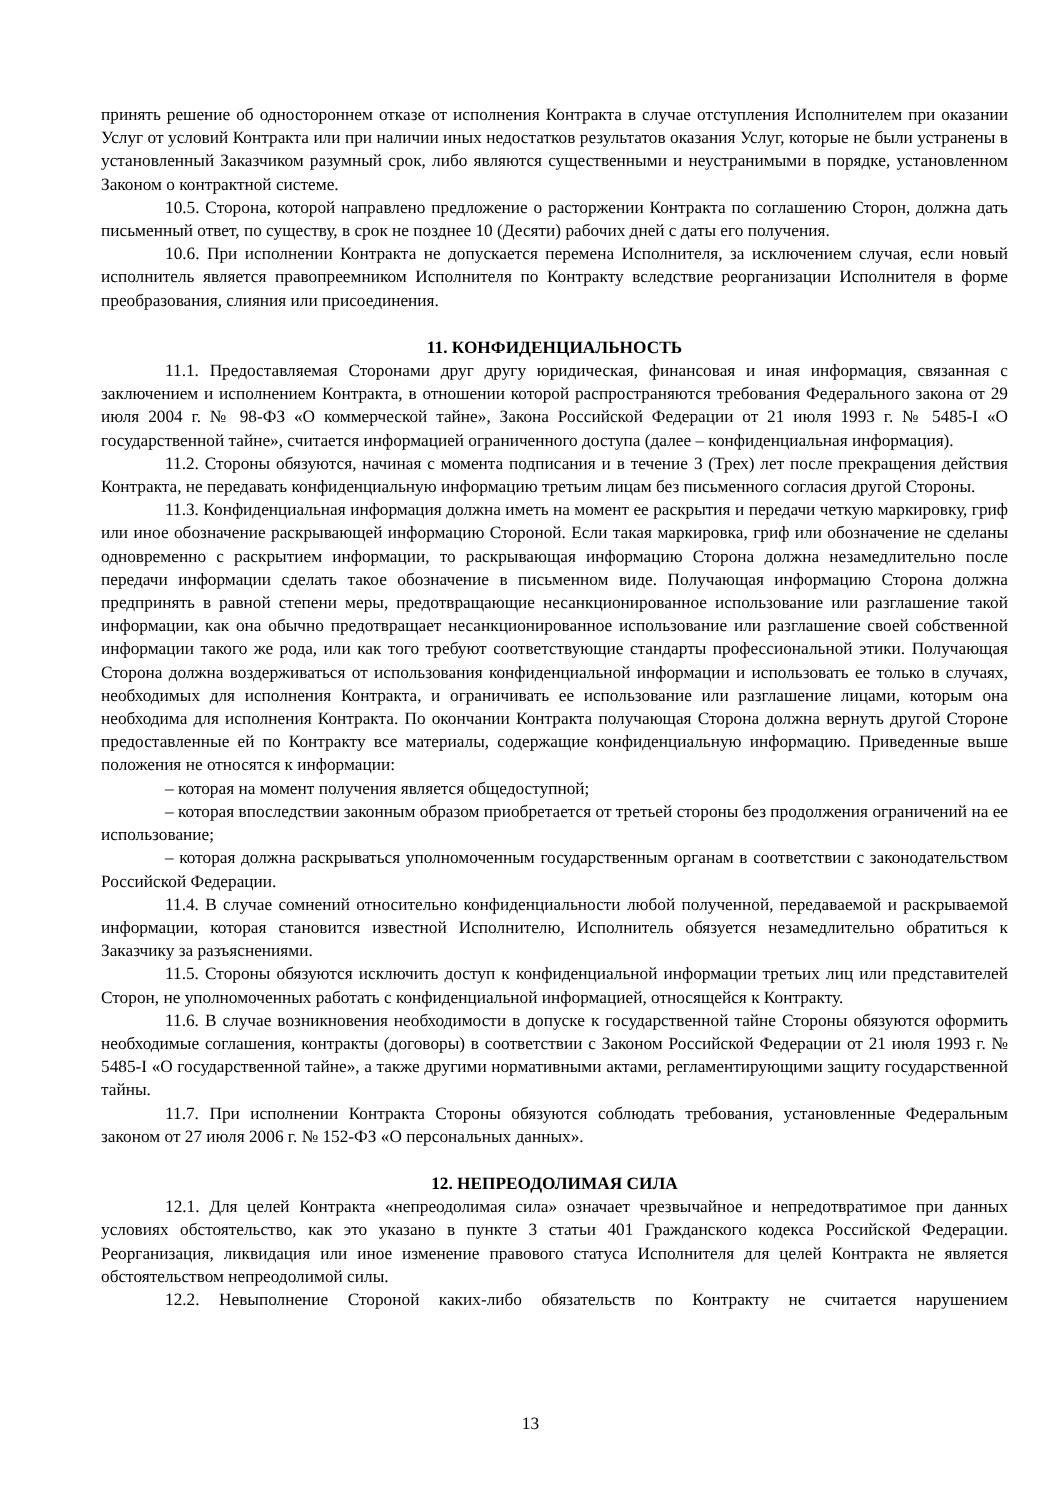принять решение об одностороннем отказе от исполнения Контракта в случае отступления Исполнителем при оказании Услуг от условий Контракта или при наличии иных недостатков результатов оказания Услуг, которые не были устранены в установленный Заказчиком разумный срок, либо являются существенными и неустранимыми в порядке, установленном Законом о контрактной системе.
10.5. Сторона, которой направлено предложение о расторжении Контракта по соглашению Сторон, должна дать письменный ответ, по существу, в срок не позднее 10 (Десяти) рабочих дней с даты его получения.
10.6. При исполнении Контракта не допускается перемена Исполнителя, за исключением случая, если новый исполнитель является правопреемником Исполнителя по Контракту вследствие реорганизации Исполнителя в форме преобразования, слияния или присоединения.
11. КОНФИДЕНЦИАЛЬНОСТЬ
11.1. Предоставляемая Сторонами друг другу юридическая, финансовая и иная информация, связанная с заключением и исполнением Контракта, в отношении которой распространяются требования Федерального закона от 29 июля 2004 г. № 98-ФЗ «О коммерческой тайне», Закона Российской Федерации от 21 июля 1993 г. № 5485-I «О государственной тайне», считается информацией ограниченного доступа (далее – конфиденциальная информация).
11.2. Стороны обязуются, начиная с момента подписания и в течение 3 (Трех) лет после прекращения действия Контракта, не передавать конфиденциальную информацию третьим лицам без письменного согласия другой Стороны.
11.3. Конфиденциальная информация должна иметь на момент ее раскрытия и передачи четкую маркировку, гриф или иное обозначение раскрывающей информацию Стороной. Если такая маркировка, гриф или обозначение не сделаны одновременно с раскрытием информации, то раскрывающая информацию Сторона должна незамедлительно после передачи информации сделать такое обозначение в письменном виде. Получающая информацию Сторона должна предпринять в равной степени меры, предотвращающие несанкционированное использование или разглашение такой информации, как она обычно предотвращает несанкционированное использование или разглашение своей собственной информации такого же рода, или как того требуют соответствующие стандарты профессиональной этики. Получающая Сторона должна воздерживаться от использования конфиденциальной информации и использовать ее только в случаях, необходимых для исполнения Контракта, и ограничивать ее использование или разглашение лицами, которым она необходима для исполнения Контракта. По окончании Контракта получающая Сторона должна вернуть другой Стороне предоставленные ей по Контракту все материалы, содержащие конфиденциальную информацию. Приведенные выше положения не относятся к информации:
– которая на момент получения является общедоступной;
– которая впоследствии законным образом приобретается от третьей стороны без продолжения ограничений на ее использование;
– которая должна раскрываться уполномоченным государственным органам в соответствии с законодательством Российской Федерации.
11.4. В случае сомнений относительно конфиденциальности любой полученной, передаваемой и раскрываемой информации, которая становится известной Исполнителю, Исполнитель обязуется незамедлительно обратиться к Заказчику за разъяснениями.
11.5. Стороны обязуются исключить доступ к конфиденциальной информации третьих лиц или представителей Сторон, не уполномоченных работать с конфиденциальной информацией, относящейся к Контракту.
11.6. В случае возникновения необходимости в допуске к государственной тайне Стороны обязуются оформить необходимые соглашения, контракты (договоры) в соответствии с Законом Российской Федерации от 21 июля 1993 г. № 5485-I «О государственной тайне», а также другими нормативными актами, регламентирующими защиту государственной тайны.
11.7. При исполнении Контракта Стороны обязуются соблюдать требования, установленные Федеральным законом от 27 июля 2006 г. № 152-ФЗ «О персональных данных».
12. НЕПРЕОДОЛИМАЯ СИЛА
12.1. Для целей Контракта «непреодолимая сила» означает чрезвычайное и непредотвратимое при данных условиях обстоятельство, как это указано в пункте 3 статьи 401 Гражданского кодекса Российской Федерации. Реорганизация, ликвидация или иное изменение правового статуса Исполнителя для целей Контракта не является обстоятельством непреодолимой силы.
12.2. Невыполнение Стороной каких-либо обязательств по Контракту не считается нарушением
13